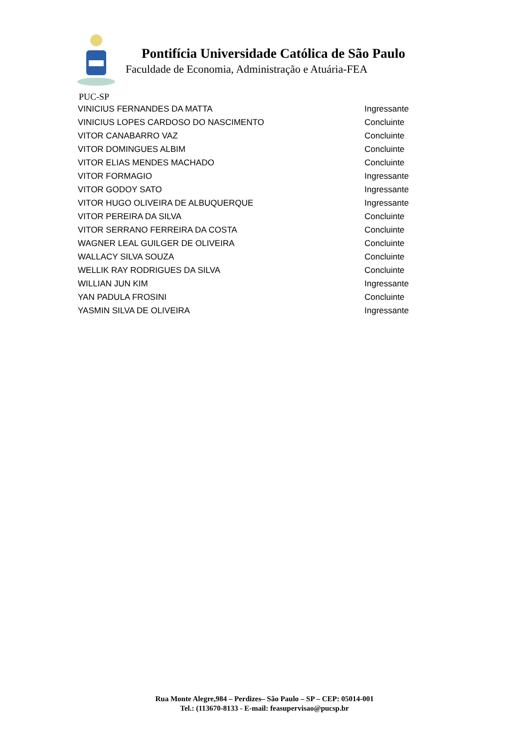Pontifícia Universidade Católica de São Paulo
Faculdade de Economia, Administração e Atuária-FEA
PUC-SP
| VINICIUS FERNANDES DA MATTA | Ingressante |
| VINICIUS LOPES CARDOSO DO NASCIMENTO | Concluinte |
| VITOR CANABARRO VAZ | Concluinte |
| VITOR DOMINGUES ALBIM | Concluinte |
| VITOR ELIAS MENDES MACHADO | Concluinte |
| VITOR FORMAGIO | Ingressante |
| VITOR GODOY SATO | Ingressante |
| VITOR HUGO OLIVEIRA DE ALBUQUERQUE | Ingressante |
| VITOR PEREIRA DA SILVA | Concluinte |
| VITOR SERRANO FERREIRA DA COSTA | Concluinte |
| WAGNER LEAL GUILGER DE OLIVEIRA | Concluinte |
| WALLACY SILVA SOUZA | Concluinte |
| WELLIK RAY RODRIGUES DA SILVA | Concluinte |
| WILLIAN JUN KIM | Ingressante |
| YAN PADULA FROSINI | Concluinte |
| YASMIN SILVA DE OLIVEIRA | Ingressante |
Rua Monte Alegre,984 – Perdizes– São Paulo – SP – CEP: 05014-001
Tel.: (113670-8133 - E-mail: feasupervisao@pucsp.br